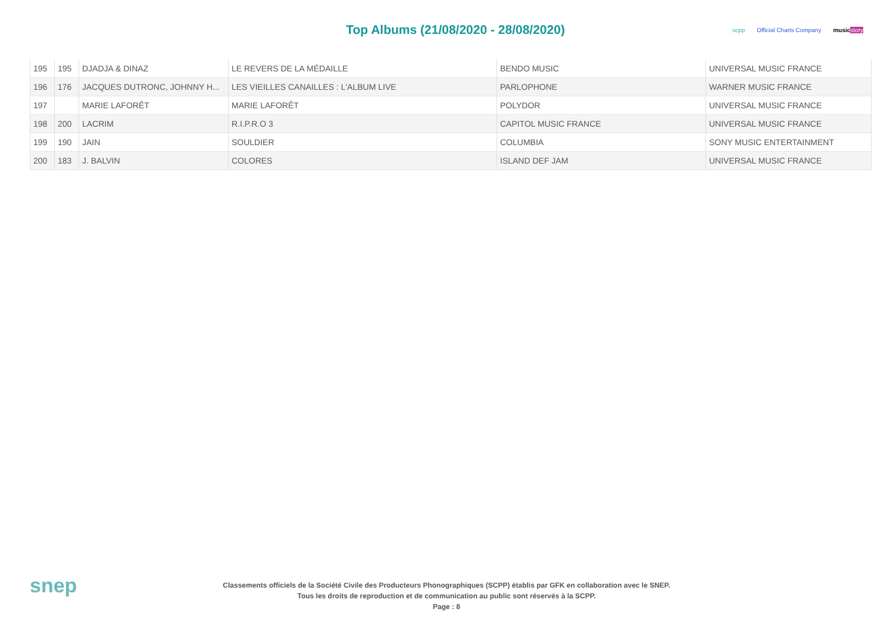Top Albums (21/08/2020 - 28/08/2020)
scpp Official Charts Company music story
| 195 | 195 | DJADJA & DINAZ | LE REVERS DE LA MÉDAILLE | BENDO MUSIC | UNIVERSAL MUSIC FRANCE |
| 196 | 176 | JACQUES DUTRONC, JOHNNY H... | LES VIEILLES CANAILLES : L'ALBUM LIVE | PARLOPHONE | WARNER MUSIC FRANCE |
| 197 | | MARIE LAFORÊT | MARIE LAFORÊT | POLYDOR | UNIVERSAL MUSIC FRANCE |
| 198 | 200 | LACRIM | R.I.P.R.O 3 | CAPITOL MUSIC FRANCE | UNIVERSAL MUSIC FRANCE |
| 199 | 190 | JAIN | SOULDIER | COLUMBIA | SONY MUSIC ENTERTAINMENT |
| 200 | 183 | J. BALVIN | COLORES | ISLAND DEF JAM | UNIVERSAL MUSIC FRANCE |
snep
Classements officiels de la Société Civile des Producteurs Phonographiques (SCPP) établis par GFK en collaboration avec le SNEP.
Tous les droits de reproduction et de communication au public sont réservés à la SCPP.
Page : 8